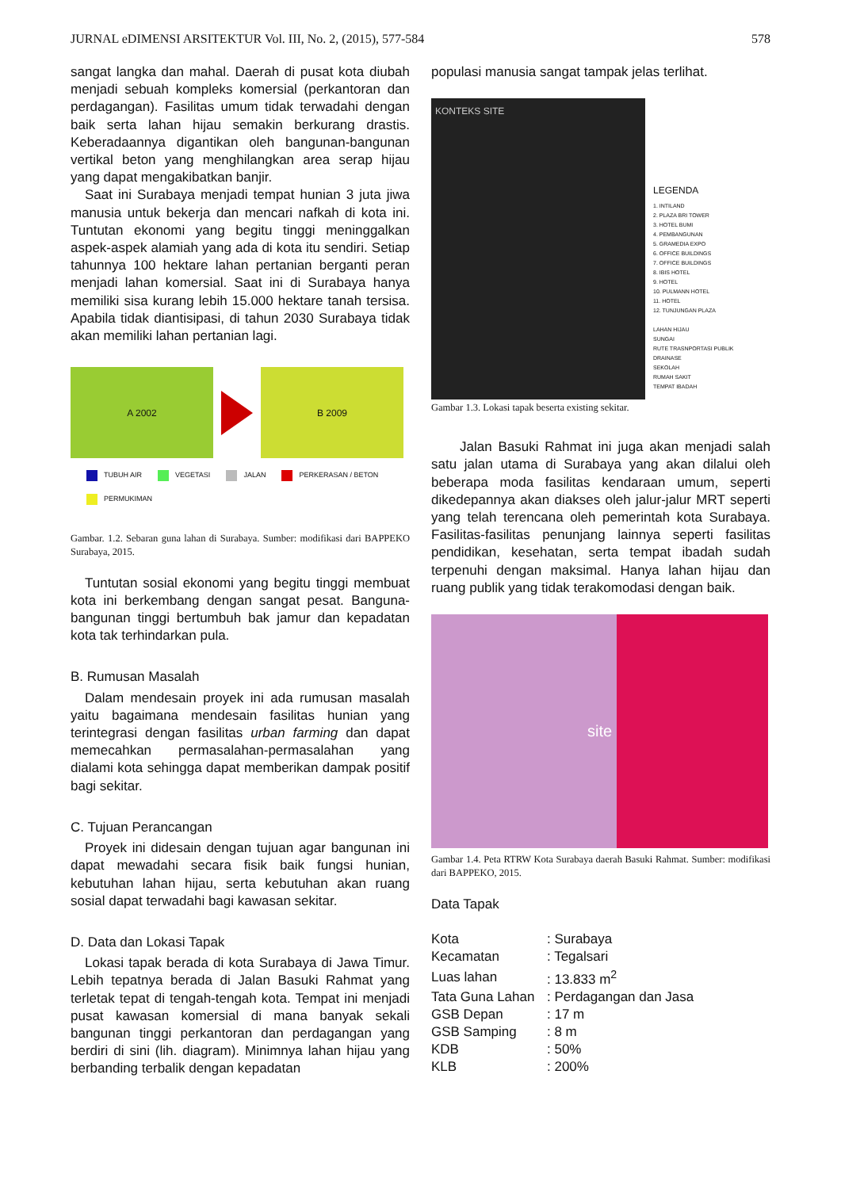JURNAL eDIMENSI ARSITEKTUR Vol. III, No. 2, (2015), 577-584 578
sangat langka dan mahal. Daerah di pusat kota diubah menjadi sebuah kompleks komersial (perkantoran dan perdagangan). Fasilitas umum tidak terwadahi dengan baik serta lahan hijau semakin berkurang drastis. Keberadaannya digantikan oleh bangunan-bangunan vertikal beton yang menghilangkan area serap hijau yang dapat mengakibatkan banjir.
Saat ini Surabaya menjadi tempat hunian 3 juta jiwa manusia untuk bekerja dan mencari nafkah di kota ini. Tuntutan ekonomi yang begitu tinggi meninggalkan aspek-aspek alamiah yang ada di kota itu sendiri. Setiap tahunnya 100 hektare lahan pertanian berganti peran menjadi lahan komersial. Saat ini di Surabaya hanya memiliki sisa kurang lebih 15.000 hektare tanah tersisa. Apabila tidak diantisipasi, di tahun 2030 Surabaya tidak akan memiliki lahan pertanian lagi.
A 2002 B 2009
TUBUH AIR
VEGETASI
JALAN
PERKERASAN / BETON
PERMUKIMAN
Gambar. 1.2. Sebaran guna lahan di Surabaya. Sumber: modifikasi dari BAPPEKO Surabaya, 2015.
Tuntutan sosial ekonomi yang begitu tinggi membuat kota ini berkembang dengan sangat pesat. Banguna-bangunan tinggi bertumbuh bak jamur dan kepadatan kota tak terhindarkan pula.
B. Rumusan Masalah
Dalam mendesain proyek ini ada rumusan masalah yaitu bagaimana mendesain fasilitas hunian yang terintegrasi dengan fasilitas urban farming dan dapat memecahkan permasalahan-permasalahan yang dialami kota sehingga dapat memberikan dampak positif bagi sekitar.
C. Tujuan Perancangan
Proyek ini didesain dengan tujuan agar bangunan ini dapat mewadahi secara fisik baik fungsi hunian, kebutuhan lahan hijau, serta kebutuhan akan ruang sosial dapat terwadahi bagi kawasan sekitar.
D. Data dan Lokasi Tapak
Lokasi tapak berada di kota Surabaya di Jawa Timur. Lebih tepatnya berada di Jalan Basuki Rahmat yang terletak tepat di tengah-tengah kota. Tempat ini menjadi pusat kawasan komersial di mana banyak sekali bangunan tinggi perkantoran dan perdagangan yang berdiri di sini (lih. diagram). Minimnya lahan hijau yang berbanding terbalik dengan kepadatan
populasi manusia sangat tampak jelas terlihat.
KONTEKS SITE
LEGENDA
1. INTILAND
2. PLAZA BRI TOWER
3. HOTEL BUMI
4. PEMBANGUNAN
5. GRAMEDIA EXPO
6. OFFICE BUILDINGS
7. OFFICE BUILDINGS
8. IBIS HOTEL
9. HOTEL
10. PULMANN HOTEL
11. HOTEL
12. TUNJUNGAN PLAZA
LAHAN HIJAU
SUNGAI
RUTE TRASNPORTASI PUBLIK
DRAINASE
SEKOLAH
RUMAH SAKIT
TEMPAT IBADAH
Gambar 1.3. Lokasi tapak beserta existing sekitar.
Jalan Basuki Rahmat ini juga akan menjadi salah satu jalan utama di Surabaya yang akan dilalui oleh beberapa moda fasilitas kendaraan umum, seperti dikedepannya akan diakses oleh jalur-jalur MRT seperti yang telah terencana oleh pemerintah kota Surabaya. Fasilitas-fasilitas penunjang lainnya seperti fasilitas pendidikan, kesehatan, serta tempat ibadah sudah terpenuhi dengan maksimal. Hanya lahan hijau dan ruang publik yang tidak terakomodasi dengan baik.
site
Gambar 1.4. Peta RTRW Kota Surabaya daerah Basuki Rahmat. Sumber: modifikasi dari BAPPEKO, 2015.
Data Tapak
| Kota | : Surabaya |
| Kecamatan | : Tegalsari |
| Luas lahan | : 13.833 m<sup>2</sup> |
| Tata Guna Lahan | : Perdagangan dan Jasa |
| GSB Depan | : 17 m |
| GSB Samping | : 8 m |
| KDB | : 50% |
| KLB | : 200% |